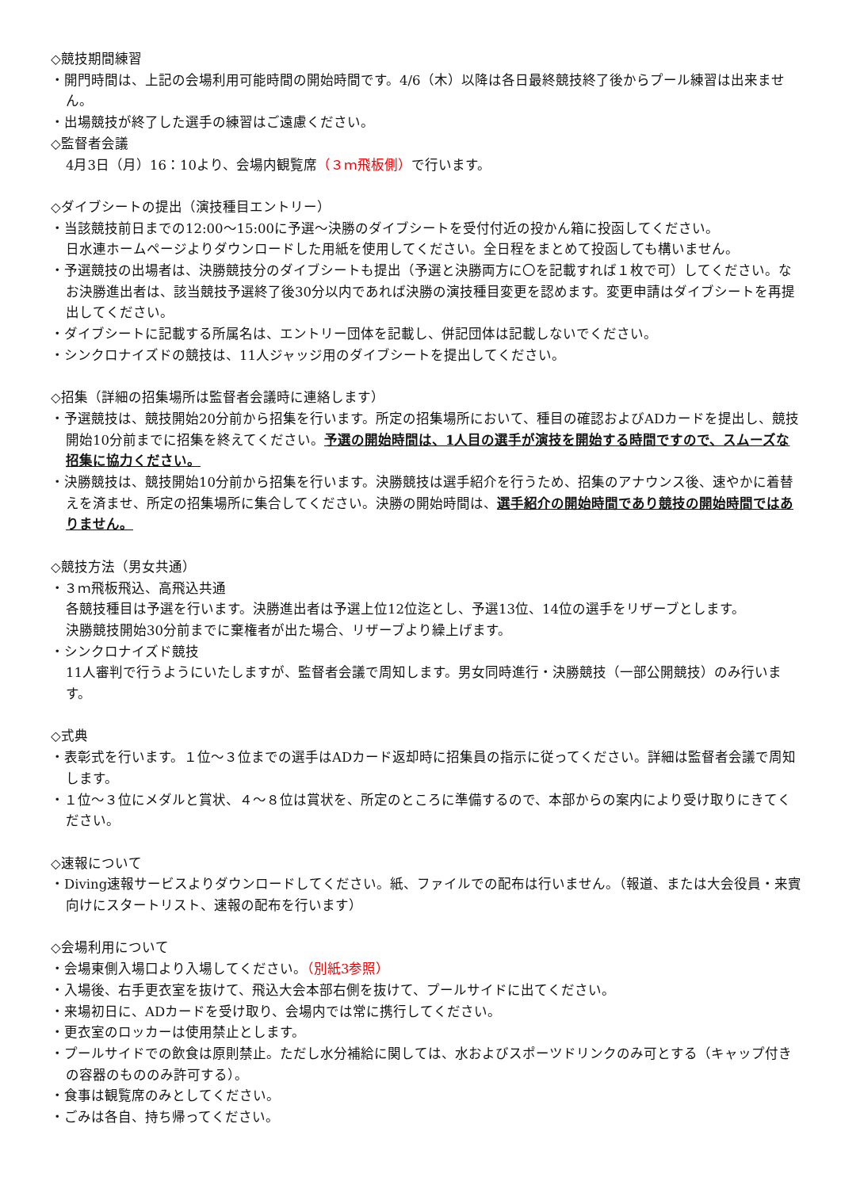◇競技期間練習
・開門時間は、上記の会場利用可能時間の開始時間です。4/6（木）以降は各日最終競技終了後からプール練習は出来ません。
・出場競技が終了した選手の練習はご遠慮ください。
◇監督者会議
4月3日（月）16：10より、会場内観覧席（３ｍ飛板側）で行います。
◇ダイブシートの提出（演技種目エントリー）
・当該競技前日までの12:00〜15:00に予選〜決勝のダイブシートを受付付近の投かん箱に投函してください。
日水連ホームページよりダウンロードした用紙を使用してください。全日程をまとめて投函しても構いません。
・予選競技の出場者は、決勝競技分のダイブシートも提出（予選と決勝両方に〇を記載すれば１枚で可）してください。なお決勝進出者は、該当競技予選終了後30分以内であれば決勝の演技種目変更を認めます。変更申請はダイブシートを再提出してください。
・ダイブシートに記載する所属名は、エントリー団体を記載し、併記団体は記載しないでください。
・シンクロナイズドの競技は、11人ジャッジ用のダイブシートを提出してください。
◇招集（詳細の招集場所は監督者会議時に連絡します）
・予選競技は、競技開始20分前から招集を行います。所定の招集場所において、種目の確認およびADカードを提出し、競技開始10分前までに招集を終えてください。予選の開始時間は、1人目の選手が演技を開始する時間ですので、スムーズな招集に協力ください。
・決勝競技は、競技開始10分前から招集を行います。決勝競技は選手紹介を行うため、招集のアナウンス後、速やかに着替えを済ませ、所定の招集場所に集合してください。決勝の開始時間は、選手紹介の開始時間であり競技の開始時間ではありません。
◇競技方法（男女共通）
・３ｍ飛板飛込、高飛込共通
各競技種目は予選を行います。決勝進出者は予選上位12位迄とし、予選13位、14位の選手をリザーブとします。
決勝競技開始30分前までに棄権者が出た場合、リザーブより繰上げます。
・シンクロナイズド競技
11人審判で行うようにいたしますが、監督者会議で周知します。男女同時進行・決勝競技（一部公開競技）のみ行います。
◇式典
・表彰式を行います。１位〜３位までの選手はADカード返却時に招集員の指示に従ってください。詳細は監督者会議で周知します。
・１位〜３位にメダルと賞状、４〜８位は賞状を、所定のところに準備するので、本部からの案内により受け取りにきてください。
◇速報について
・Diving速報サービスよりダウンロードしてください。紙、ファイルでの配布は行いません。（報道、または大会役員・来賓向けにスタートリスト、速報の配布を行います）
◇会場利用について
・会場東側入場口より入場してください。（別紙3参照）
・入場後、右手更衣室を抜けて、飛込大会本部右側を抜けて、プールサイドに出てください。
・来場初日に、ADカードを受け取り、会場内では常に携行してください。
・更衣室のロッカーは使用禁止とします。
・プールサイドでの飲食は原則禁止。ただし水分補給に関しては、水およびスポーツドリンクのみ可とする（キャップ付きの容器のもののみ許可する）。
・食事は観覧席のみとしてください。
・ごみは各自、持ち帰ってください。